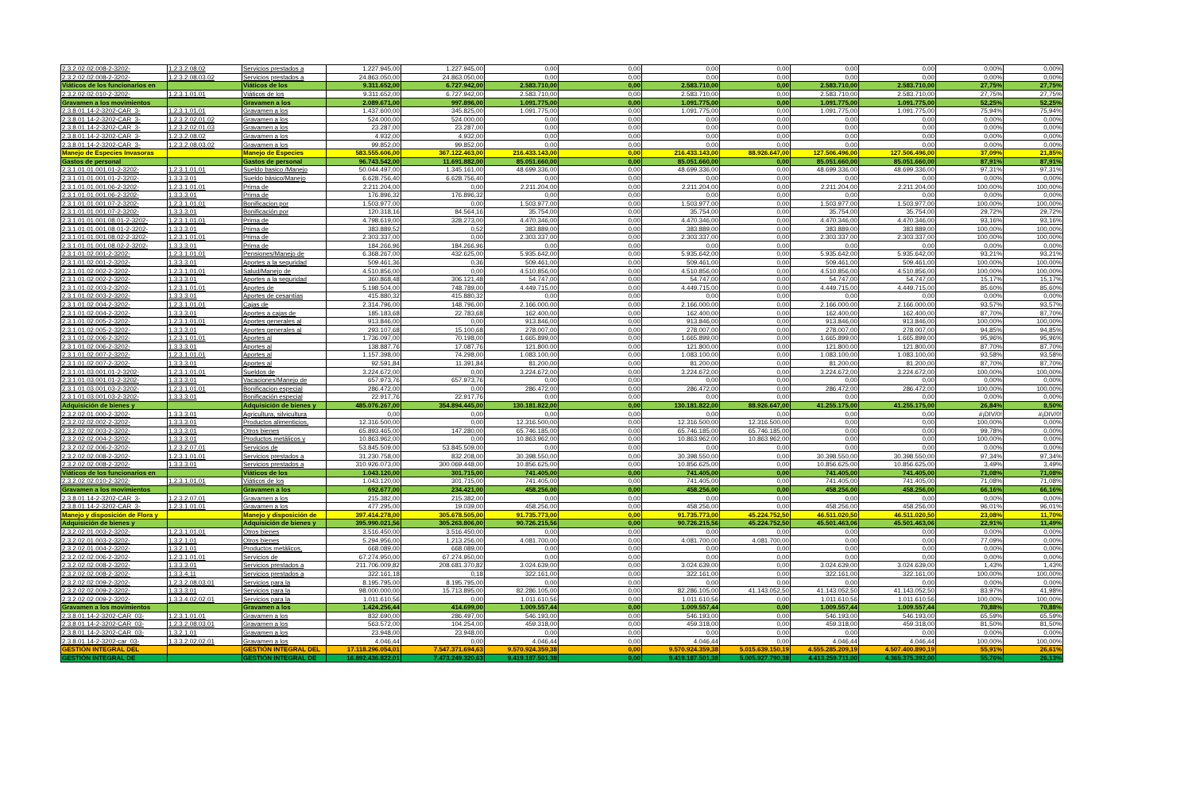| 2.3.2.02.02.008-2-3202- | 1.2.3.2.08.02 | Servicios prestados a | 1.227.945,00 | 1.227.945,00 | 0,00 | 0,00 | 0,00 | 0,00 | 0,00 | 0,00 | 0,00% | 0,00% |
| 2.3.2.02.02.008-2-3202- | 1.2.3.2.08.03.02 | Servicios prestados a | 24.863.050,00 | 24.863.050,00 | 0,00 | 0,00 | 0,00 | 0,00 | 0,00 | 0,00 | 0,00% | 0,00% |
| Viáticos de los funcionarios en | | Viáticos de los | 9.311.652,00 | 6.727.942,00 | 2.583.710,00 | 0,00 | 2.583.710,00 | 0,00 | 2.583.710,00 | 2.583.710,00 | 27,75% | 27,75% |
| 2.3.2.02.02.010-2-3202- | 1.2.3.1.01.01 | Viáticos de los | 9.311.652,00 | 6.727.942,00 | 2.583.710,00 | 0,00 | 2.583.710,00 | 0,00 | 2.583.710,00 | 2.583.710,00 | 27,75% | 27,75% |
| Gravamen a los movimientos | | Gravamen a los | 2.089.671,00 | 997.896,00 | 1.091.775,00 | 0,00 | 1.091.775,00 | 0,00 | 1.091.775,00 | 1.091.775,00 | 52,25% | 52,25% |
| 2.3.8.01.14-2-3202-CAR_3- | 1.2.3.1.01.01 | Gravamen a los | 1.437.600,00 | 345.825,00 | 1.091.775,00 | 0,00 | 1.091.775,00 | 0,00 | 1.091.775,00 | 1.091.775,00 | 75,94% | 75,94% |
| 2.3.8.01.14-2-3202-CAR_3- | 1.2.3.2.02.01.02 | Gravamen a los | 524.000,00 | 524.000,00 | 0,00 | 0,00 | 0,00 | 0,00 | 0,00 | 0,00 | 0,00% | 0,00% |
| 2.3.8.01.14-2-3202-CAR_3- | 1.2.3.2.02.01.03 | Gravamen a los | 23.287,00 | 23.287,00 | 0,00 | 0,00 | 0,00 | 0,00 | 0,00 | 0,00 | 0,00% | 0,00% |
| 2.3.8.01.14-2-3202-CAR_3- | 1.2.3.2.08.02 | Gravamen a los | 4.932,00 | 4.932,00 | 0,00 | 0,00 | 0,00 | 0,00 | 0,00 | 0,00 | 0,00% | 0,00% |
| 2.3.8.01.14-2-3202-CAR_3- | 1.2.3.2.08.03.02 | Gravamen a los | 99.852,00 | 99.852,00 | 0,00 | 0,00 | 0,00 | 0,00 | 0,00 | 0,00 | 0,00% | 0,00% |
| Manejo de Especies Invasoras | | Manejo de Especies | 583.555.606,00 | 367.122.463,00 | 216.433.143,00 | 0,00 | 216.433.143,00 | 88.926.647,00 | 127.506.496,00 | 127.506.496,00 | 37,09% | 21,85% |
| Gastos de personal | | Gastos de personal | 96.743.542,00 | 11.691.882,00 | 85.051.660,00 | 0,00 | 85.051.660,00 | 0,00 | 85.051.660,00 | 85.051.660,00 | 87,91% | 87,91% |
| 2.3.1.01.01.001.01-2-3202- | 1.2.3.1.01.01 | Sueldo basico /Manejo | 50.044.497,00 | 1.345.161,00 | 48.699.336,00 | 0,00 | 48.699.336,00 | 0,00 | 48.699.336,00 | 48.699.336,00 | 97,31% | 97,31% |
| 2.3.1.01.01.001.01-2-3202- | 1.3.3.3.01 | Sueldo básico/Manejo | 6.628.756,40 | 6.628.756,40 | 0,00 | 0,00 | 0,00 | 0,00 | 0,00 | 0,00 | 0,00% | 0,00% |
| 2.3.1.01.01.001.06-2-3202- | 1.2.3.1.01.01 | Prima de | 2.211.204,00 | 0,00 | 2.211.204,00 | 0,00 | 2.211.204,00 | 0,00 | 2.211.204,00 | 2.211.204,00 | 100,00% | 100,00% |
| 2.3.1.01.01.001.06-2-3202- | 1.3.3.3.01 | Prima de | 176.896,32 | 176.896,32 | 0,00 | 0,00 | 0,00 | 0,00 | 0,00 | 0,00 | 0,00% | 0,00% |
| 2.3.1.01.01.001.07-2-3202- | 1.2.3.1.01.01 | Bonificacion por | 1.503.977,00 | 0,00 | 1.503.977,00 | 0,00 | 1.503.977,00 | 0,00 | 1.503.977,00 | 1.503.977,00 | 100,00% | 100,00% |
| 2.3.1.01.01.001.07-2-3202- | 1.3.3.3.01 | Bonificación por | 120.318,16 | 84.564,16 | 35.754,00 | 0,00 | 35.754,00 | 0,00 | 35.754,00 | 35.754,00 | 29,72% | 29,72% |
| 2.3.1.01.01.001.08.01-2-3202- | 1.2.3.1.01.01 | Prima de | 4.798.619,00 | 328.273,00 | 4.470.346,00 | 0,00 | 4.470.346,00 | 0,00 | 4.470.346,00 | 4.470.346,00 | 93,16% | 93,16% |
| 2.3.1.01.01.001.08.01-2-3202- | 1.3.3.3.01 | Prima de | 383.889,52 | 0,52 | 383.889,00 | 0,00 | 383.889,00 | 0,00 | 383.889,00 | 383.889,00 | 100,00% | 100,00% |
| 2.3.1.01.01.001.08.02-2-3202- | 1.2.3.1.01.01 | Prima de | 2.303.337,00 | 0,00 | 2.303.337,00 | 0,00 | 2.303.337,00 | 0,00 | 2.303.337,00 | 2.303.337,00 | 100,00% | 100,00% |
| 2.3.1.01.01.001.08.02-2-3202- | 1.3.3.3.01 | Prima de | 184.266,96 | 184.266,96 | 0,00 | 0,00 | 0,00 | 0,00 | 0,00 | 0,00 | 0,00% | 0,00% |
| 2.3.1.01.02.001-2-3202- | 1.2.3.1.01.01 | Pensiones/Manejo de | 6.368.267,00 | 432.625,00 | 5.935.642,00 | 0,00 | 5.935.642,00 | 0,00 | 5.935.642,00 | 5.935.642,00 | 93,21% | 93,21% |
| 2.3.1.01.02.001-2-3202- | 1.3.3.3.01 | Aportes a la seguridad | 509.461,36 | 0,36 | 509.461,00 | 0,00 | 509.461,00 | 0,00 | 509.461,00 | 509.461,00 | 100,00% | 100,00% |
| 2.3.1.01.02.002-2-3202- | 1.2.3.1.01.01 | Salud/Manejo de | 4.510.856,00 | 0,00 | 4.510.856,00 | 0,00 | 4.510.856,00 | 0,00 | 4.510.856,00 | 4.510.856,00 | 100,00% | 100,00% |
| 2.3.1.01.02.002-2-3202- | 1.3.3.3.01 | Aportes a la seguridad | 360.868,48 | 306.121,48 | 54.747,00 | 0,00 | 54.747,00 | 0,00 | 54.747,00 | 54.747,00 | 15,17% | 15,17% |
| 2.3.1.01.02.003-2-3202- | 1.2.3.1.01.01 | Aportes de | 5.198.504,00 | 748.789,00 | 4.449.715,00 | 0,00 | 4.449.715,00 | 0,00 | 4.449.715,00 | 4.449.715,00 | 85,60% | 85,60% |
| 2.3.1.01.02.003-2-3202- | 1.3.3.3.01 | Aportes de cesantías | 415.880,32 | 415.880,32 | 0,00 | 0,00 | 0,00 | 0,00 | 0,00 | 0,00 | 0,00% | 0,00% |
| 2.3.1.01.02.004-2-3202- | 1.2.3.1.01.01 | Cajas de | 2.314.796,00 | 148.796,00 | 2.166.000,00 | 0,00 | 2.166.000,00 | 0,00 | 2.166.000,00 | 2.166.000,00 | 93,57% | 93,57% |
| 2.3.1.01.02.004-2-3202- | 1.3.3.3.01 | Aportes a cajas de | 185.183,68 | 22.783,68 | 162.400,00 | 0,00 | 162.400,00 | 0,00 | 162.400,00 | 162.400,00 | 87,70% | 87,70% |
| 2.3.1.01.02.005-2-3202- | 1.2.3.1.01.01 | Aportes generales al | 913.846,00 | 0,00 | 913.846,00 | 0,00 | 913.846,00 | 0,00 | 913.846,00 | 913.846,00 | 100,00% | 100,00% |
| 2.3.1.01.02.005-2-3202- | 1.3.3.3.01 | Aportes generales al | 293.107,68 | 15.100,68 | 278.007,00 | 0,00 | 278.007,00 | 0,00 | 278.007,00 | 278.007,00 | 94,85% | 94,85% |
| 2.3.1.01.02.006-2-3202- | 1.2.3.1.01.01 | Aportes al | 1.736.097,00 | 70.198,00 | 1.665.899,00 | 0,00 | 1.665.899,00 | 0,00 | 1.665.899,00 | 1.665.899,00 | 95,96% | 95,96% |
| 2.3.1.01.02.006-2-3202- | 1.3.3.3.01 | Aportes al | 138.887,76 | 17.087,76 | 121.800,00 | 0,00 | 121.800,00 | 0,00 | 121.800,00 | 121.800,00 | 87,70% | 87,70% |
| 2.3.1.01.02.007-2-3202- | 1.2.3.1.01.01 | Aportes al | 1.157.398,00 | 74.298,00 | 1.083.100,00 | 0,00 | 1.083.100,00 | 0,00 | 1.083.100,00 | 1.083.100,00 | 93,58% | 93,58% |
| 2.3.1.01.02.007-2-3202- | 1.3.3.3.01 | Aportes al | 92.591,84 | 11.391,84 | 81.200,00 | 0,00 | 81.200,00 | 0,00 | 81.200,00 | 81.200,00 | 87,70% | 87,70% |
| 2.3.1.01.03.001.01-2-3202- | 1.2.3.1.01.01 | Sueldos de | 3.224.672,00 | 0,00 | 3.224.672,00 | 0,00 | 3.224.672,00 | 0,00 | 3.224.672,00 | 3.224.672,00 | 100,00% | 100,00% |
| 2.3.1.01.03.001.01-2-3202- | 1.3.3.3.01 | Vacaciones/Manejo de | 657.973,76 | 657.973,76 | 0,00 | 0,00 | 0,00 | 0,00 | 0,00 | 0,00 | 0,00% | 0,00% |
| 2.3.1.01.03.001.03-2-3202- | 1.2.3.1.01.01 | Bonificacion especial | 286.472,00 | 0,00 | 286.472,00 | 0,00 | 286.472,00 | 0,00 | 286.472,00 | 286.472,00 | 100,00% | 100,00% |
| 2.3.1.01.03.001.03-2-3202- | 1.3.3.3.01 | Bonificación especial | 22.917,76 | 22.917,76 | 0,00 | 0,00 | 0,00 | 0,00 | 0,00 | 0,00 | 0,00% | 0,00% |
| Adquisición de bienes y | | Adquisición de bienes y | 485.076.267,00 | 354.894.445,00 | 130.181.822,00 | 0,00 | 130.181.822,00 | 88.926.647,00 | 41.255.175,00 | 41.255.175,00 | 26,84% | 8,50% |
| 2.3.2.02.01.000-2-3202- | 1.3.3.3.01 | Agricultura, silvicultura | 0,00 | 0,00 | 0,00 | 0,00 | 0,00 | 0,00 | 0,00 | 0,00 | #¡DIV/0! | #¡DIV/0! |
| 2.3.2.02.02.002-2-3202- | 1.3.3.3.01 | Productos alimenticios, | 12.316.500,00 | 0,00 | 12.316.500,00 | 0,00 | 12.316.500,00 | 12.316.500,00 | 0,00 | 0,00 | 100,00% | 0,00% |
| 2.3.2.02.02.003-2-3202- | 1.3.3.3.01 | Otros bienes | 65.893.465,00 | 147.280,00 | 65.746.185,00 | 0,00 | 65.746.185,00 | 65.746.185,00 | 0,00 | 0,00 | 99,78% | 0,00% |
| 2.3.2.02.02.004-2-3202- | 1.3.3.3.01 | Productos metálicos y | 10.863.962,00 | 0,00 | 10.863.962,00 | 0,00 | 10.863.962,00 | 10.863.962,00 | 0,00 | 0,00 | 100,00% | 0,00% |
| 2.3.2.02.02.006-2-3202- | 1.2.3.2.07.01 | Servicios de | 53.845.509,00 | 53.845.509,00 | 0,00 | 0,00 | 0,00 | 0,00 | 0,00 | 0,00 | 0,00% | 0,00% |
| 2.3.2.02.02.008-2-3202- | 1.2.3.1.01.01 | Servicios prestados a | 31.230.758,00 | 832.208,00 | 30.398.550,00 | 0,00 | 30.398.550,00 | 0,00 | 30.398.550,00 | 30.398.550,00 | 97,34% | 97,34% |
| 2.3.2.02.02.008-2-3202- | 1.3.3.3.01 | Servicios prestados a | 310.926.073,00 | 300.069.448,00 | 10.856.625,00 | 0,00 | 10.856.625,00 | 0,00 | 10.856.625,00 | 10.856.625,00 | 3,49% | 3,49% |
| Viáticos de los funcionarios en | | Viáticos de los | 1.043.120,00 | 301.715,00 | 741.405,00 | 0,00 | 741.405,00 | 0,00 | 741.405,00 | 741.405,00 | 71,08% | 71,08% |
| 2.3.2.02.02.010-2-3202- | 1.2.3.1.01.01 | Viáticos de los | 1.043.120,00 | 301.715,00 | 741.405,00 | 0,00 | 741.405,00 | 0,00 | 741.405,00 | 741.405,00 | 71,08% | 71,08% |
| Gravamen a los movimientos | | Gravamen a los | 692.677,00 | 234.421,00 | 458.256,00 | 0,00 | 458.256,00 | 0,00 | 458.256,00 | 458.256,00 | 66,16% | 66,16% |
| 2.3.8.01.14-2-3202-CAR_3- | 1.2.3.2.07.01 | Gravamen a los | 215.382,00 | 215.382,00 | 0,00 | 0,00 | 0,00 | 0,00 | 0,00 | 0,00 | 0,00% | 0,00% |
| 2.3.8.01.14-2-3202-CAR_3- | 1.2.3.1.01.01 | Gravamen a los | 477.295,00 | 19.039,00 | 458.256,00 | 0,00 | 458.256,00 | 0,00 | 458.256,00 | 458.256,00 | 96,01% | 96,01% |
| Manejo y disposición de Flora y | | Manejo y disposición de | 397.414.278,00 | 305.678.505,00 | 91.735.773,00 | 0,00 | 91.735.773,00 | 45.224.752,50 | 46.511.020,50 | 46.511.020,50 | 23,08% | 11,70% |
| Adquisición de bienes y | | Adquisición de bienes y | 395.990.021,56 | 305.263.806,00 | 90.726.215,56 | 0,00 | 90.726.215,56 | 45.224.752,50 | 45.501.463,06 | 45.501.463,06 | 22,91% | 11,49% |
| 2.3.2.02.01.003-2-3202- | 1.2.3.1.01.01 | Otros bienes | 3.516.450,00 | 3.516.450,00 | 0,00 | 0,00 | 0,00 | 0,00 | 0,00 | 0,00 | 0,00% | 0,00% |
| 2.3.2.02.01.003-2-3202- | 1.3.2.1.01 | Otros bienes | 5.294.956,00 | 1.213.256,00 | 4.081.700,00 | 0,00 | 4.081.700,00 | 4.081.700,00 | 0,00 | 0,00 | 77,09% | 0,00% |
| 2.3.2.02.01.004-2-3202- | 1.3.2.1.01 | Productos metálicos, | 668.089,00 | 668.089,00 | 0,00 | 0,00 | 0,00 | 0,00 | 0,00 | 0,00 | 0,00% | 0,00% |
| 2.3.2.02.02.006-2-3202- | 1.2.3.1.01.01 | Servicios de | 67.274.950,00 | 67.274.950,00 | 0,00 | 0,00 | 0,00 | 0,00 | 0,00 | 0,00 | 0,00% | 0,00% |
| 2.3.2.02.02.008-2-3202- | 1.3.3.3.01 | Servicios prestados a | 211.706.009,82 | 208.681.370,82 | 3.024.639,00 | 0,00 | 3.024.639,00 | 0,00 | 3.024.639,00 | 3.024.639,00 | 1,43% | 1,43% |
| 2.3.2.02.02.008-2-3202- | 1.3.3.4.11 | Servicios prestados a | 322.161,18 | 0,18 | 322.161,00 | 0,00 | 322.161,00 | 0,00 | 322.161,00 | 322.161,00 | 100,00% | 100,00% |
| 2.3.2.02.02.009-2-3202- | 1.2.3.2.08.03.01 | Servicios para la | 8.195.795,00 | 8.195.795,00 | 0,00 | 0,00 | 0,00 | 0,00 | 0,00 | 0,00 | 0,00% | 0,00% |
| 2.3.2.02.02.009-2-3202- | 1.3.3.3.01 | Servicios para la | 98.000.000,00 | 15.713.895,00 | 82.286.105,00 | 0,00 | 82.286.105,00 | 41.143.052,50 | 41.143.052,50 | 41.143.052,50 | 83,97% | 41,98% |
| 2.3.2.02.02.009-2-3202- | 1.3.3.4.02.02.01 | Servicios para la | 1.011.610,56 | 0,00 | 1.011.610,56 | 0,00 | 1.011.610,56 | 0,00 | 1.011.610,56 | 1.011.610,56 | 100,00% | 100,00% |
| Gravamen a los movimientos | | Gravamen a los | 1.424.256,44 | 414.699,00 | 1.009.557,44 | 0,00 | 1.009.557,44 | 0,00 | 1.009.557,44 | 1.009.557,44 | 70,88% | 70,88% |
| 2.3.8.01.14-2-3202-CAR_03- | 1.2.3.1.01.01 | Gravamen a los | 832.690,00 | 286.497,00 | 546.193,00 | 0,00 | 546.193,00 | 0,00 | 546.193,00 | 546.193,00 | 65,59% | 65,59% |
| 2.3.8.01.14-2-3202-CAR_03- | 1.2.3.2.08.03.01 | Gravamen a los | 563.572,00 | 104.254,00 | 459.318,00 | 0,00 | 459.318,00 | 0,00 | 459.318,00 | 459.318,00 | 81,50% | 81,50% |
| 2.3.8.01.14-2-3202-CAR_03- | 1.3.2.1.01 | Gravamen a los | 23.948,00 | 23.948,00 | 0,00 | 0,00 | 0,00 | 0,00 | 0,00 | 0,00 | 0,00% | 0,00% |
| 2.3.8.01.14-2-3202-car_03- | 1.3.3.2.02.02.01 | Gravamen a los | 4.046,44 | 0,00 | 4.046,44 | 0,00 | 4.046,44 | 0,00 | 4.046,44 | 4.046,44 | 100,00% | 100,00% |
| GESTIÓN INTEGRAL DEL | | GESTIÓN INTEGRAL DEL | 17.118.296.054,01 | 7.547.371.694,63 | 9.570.924.359,38 | 0,00 | 9.570.924.359,38 | 5.015.639.150,19 | 4.555.285.209,19 | 4.507.400.890,19 | 55,91% | 26,61% |
| GESTIÓN INTEGRAL DE | | GESTIÓN INTEGRAL DE | 16.892.436.822,01 | 7.473.249.320,63 | 9.419.187.501,38 | 0,00 | 9.419.187.501,38 | 5.005.927.790,38 | 4.413.259.711,00 | 4.365.375.392,00 | 55,76% | 26,13% |